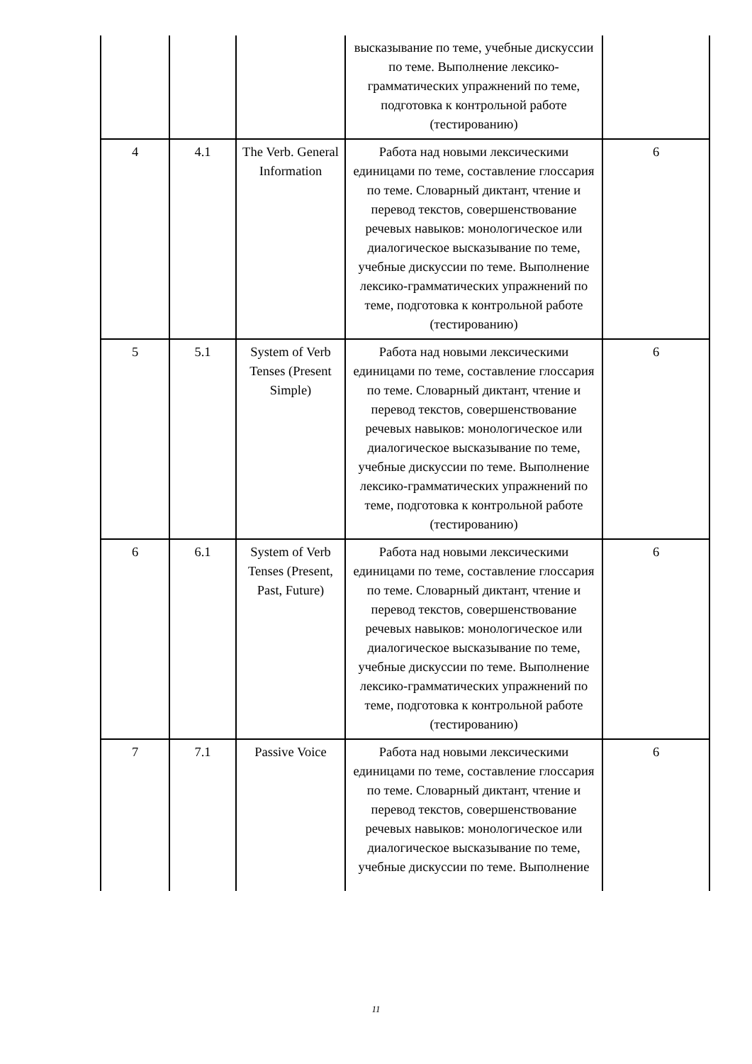| | | | высказывание по теме, учебные дискуссии по теме. Выполнение лексико-грамматических упражнений по теме, подготовка к контрольной работе (тестированию) | |
| 4 | 4.1 | The Verb. General Information | Работа над новыми лексическими единицами по теме, составление глоссария по теме. Словарный диктант, чтение и перевод текстов, совершенствование речевых навыков: монологическое или диалогическое высказывание по теме, учебные дискуссии по теме. Выполнение лексико-грамматических упражнений по теме, подготовка к контрольной работе (тестированию) | 6 |
| 5 | 5.1 | System of Verb Tenses (Present Simple) | Работа над новыми лексическими единицами по теме, составление глоссария по теме. Словарный диктант, чтение и перевод текстов, совершенствование речевых навыков: монологическое или диалогическое высказывание по теме, учебные дискуссии по теме. Выполнение лексико-грамматических упражнений по теме, подготовка к контрольной работе (тестированию) | 6 |
| 6 | 6.1 | System of Verb Tenses (Present, Past, Future) | Работа над новыми лексическими единицами по теме, составление глоссария по теме. Словарный диктант, чтение и перевод текстов, совершенствование речевых навыков: монологическое или диалогическое высказывание по теме, учебные дискуссии по теме. Выполнение лексико-грамматических упражнений по теме, подготовка к контрольной работе (тестированию) | 6 |
| 7 | 7.1 | Passive Voice | Работа над новыми лексическими единицами по теме, составление глоссария по теме. Словарный диктант, чтение и перевод текстов, совершенствование речевых навыков: монологическое или диалогическое высказывание по теме, учебные дискуссии по теме. Выполнение | 6 |
11